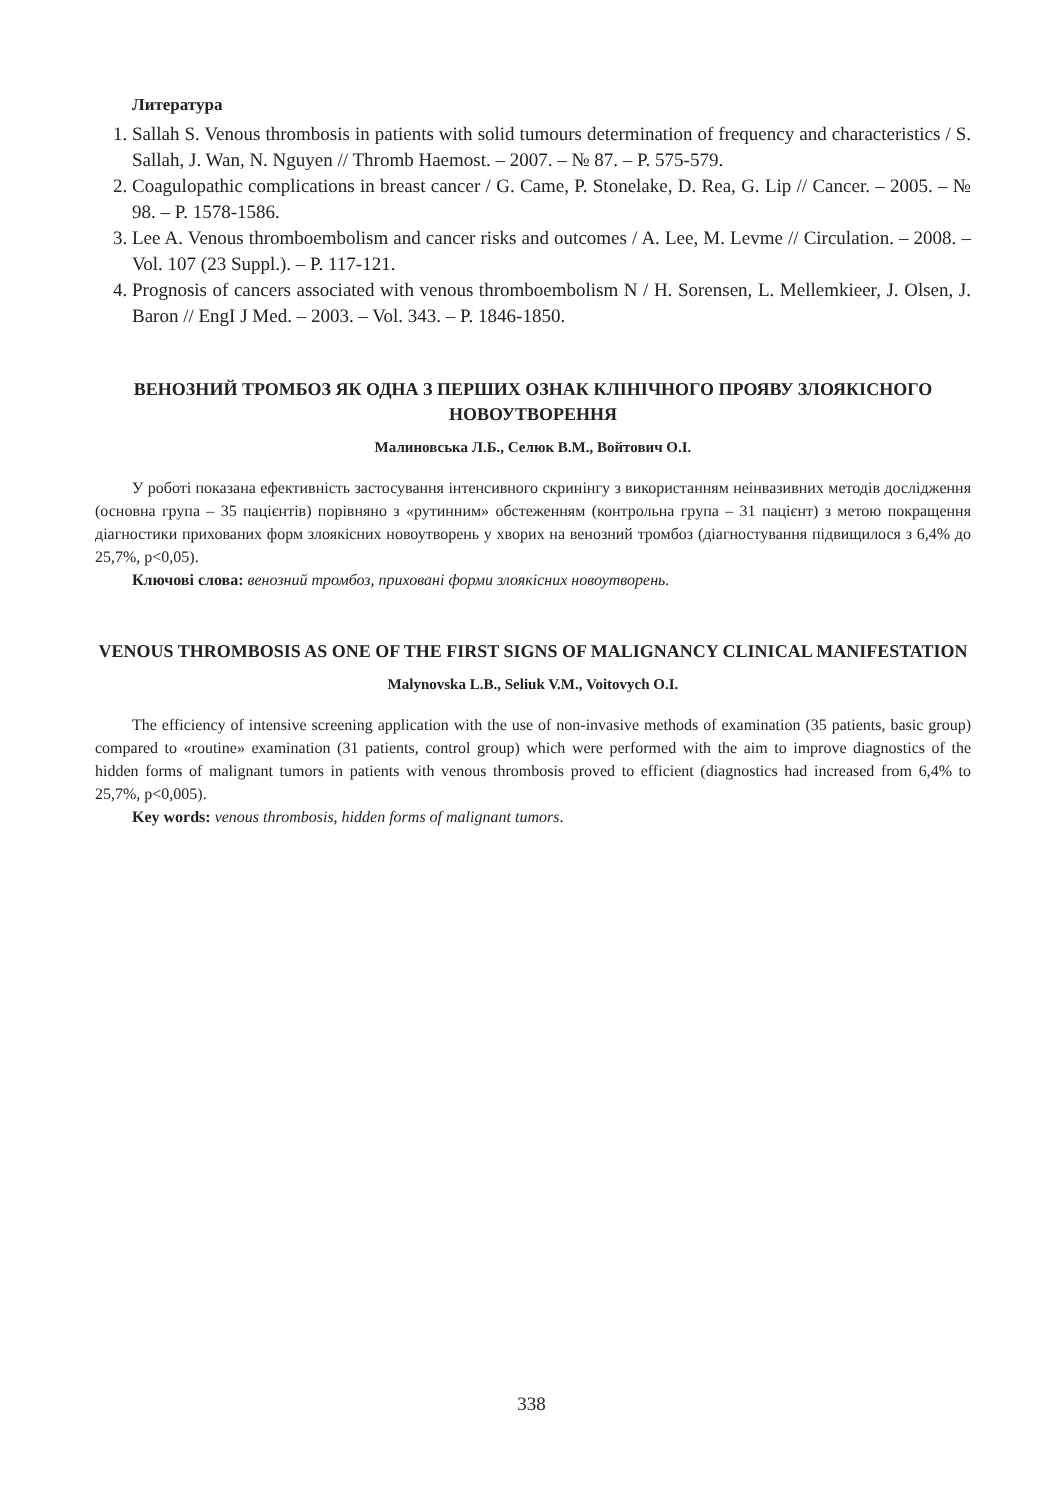Литература
1. Sallah S. Venous thrombosis in patients with solid tumours determination of frequency and characteristics / S. Sallah, J. Wan, N. Nguyen // Thromb Haemost. – 2007. – № 87. – P. 575-579.
2. Coagulopathic complications in breast cancer / G. Came, P. Stonelake, D. Rea, G. Lip // Cancer. – 2005. – № 98. – P. 1578-1586.
3. Lee A. Venous thromboembolism and cancer risks and outcomes / A. Lee, M. Levme // Circulation. – 2008. – Vol. 107 (23 Suppl.). – P. 117-121.
4. Prognosis of cancers associated with venous thromboembolism N / H. Sorensen, L. Mellemkieer, J. Olsen, J. Baron // EngI J Med. – 2003. – Vol. 343. – P. 1846-1850.
ВЕНОЗНИЙ ТРОМБОЗ ЯК ОДНА З ПЕРШИХ ОЗНАК КЛІНІЧНОГО ПРОЯВУ ЗЛОЯКІСНОГО НОВОУТВОРЕННЯ
Малиновська Л.Б., Селюк В.М., Войтович О.І.
У роботі показана ефективність застосування інтенсивного скринінгу з використанням неінвазивних методів дослідження (основна група – 35 пацієнтів) порівняно з «рутинним» обстеженням (контрольна група – 31 пацієнт) з метою покращення діагностики прихованих форм злоякісних новоутворень у хворих на венозний тромбоз (діагностування підвищилося з 6,4% до 25,7%, р<0,05).
Ключові слова: венозний тромбоз, приховані форми злоякісних новоутворень.
VENOUS THROMBOSIS AS ONE OF THE FIRST SIGNS OF MALIGNANCY CLINICAL MANIFESTATION
Malynovska L.B., Seliuk V.M., Voitovych O.I.
The efficiency of intensive screening application with the use of non-invasive methods of examination (35 patients, basic group) compared to «routine» examination (31 patients, control group) which were performed with the aim to improve diagnostics of the hidden forms of malignant tumors in patients with venous thrombosis proved to efficient (diagnostics had increased from 6,4% to 25,7%, p<0,005).
Key words: venous thrombosis, hidden forms of malignant tumors.
338